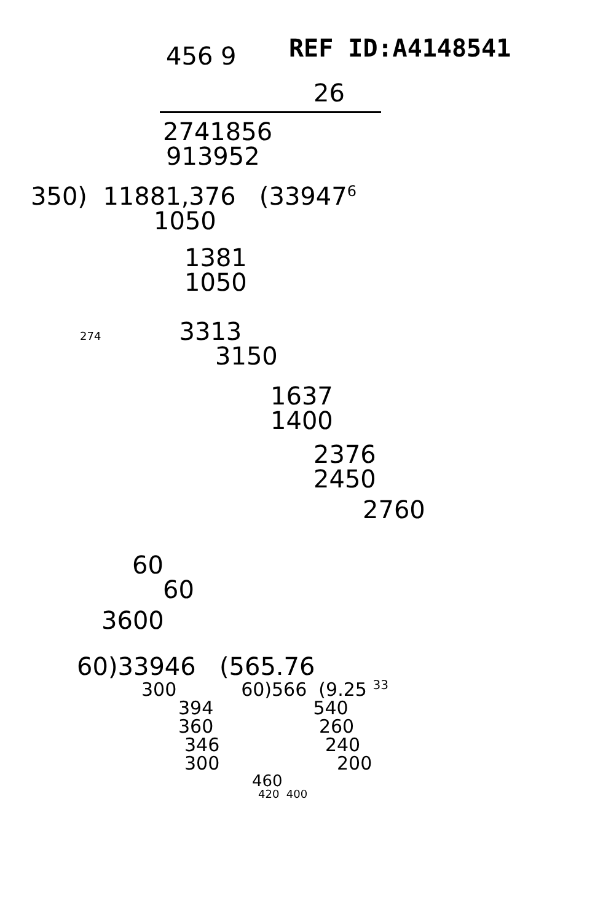REF ID:A4148541
456 9
26
2741856
913952
350) 11881,376 (33947<sup>6</sup>
1050
1381
1050
274 3313
3150
1637
1400
2376
2450
2760
60
60
3600
60)33946 (565.76
300 60)566 (9.25 <sup>33</sup>
394 540
360 260
346 240
300 200
460
420 400